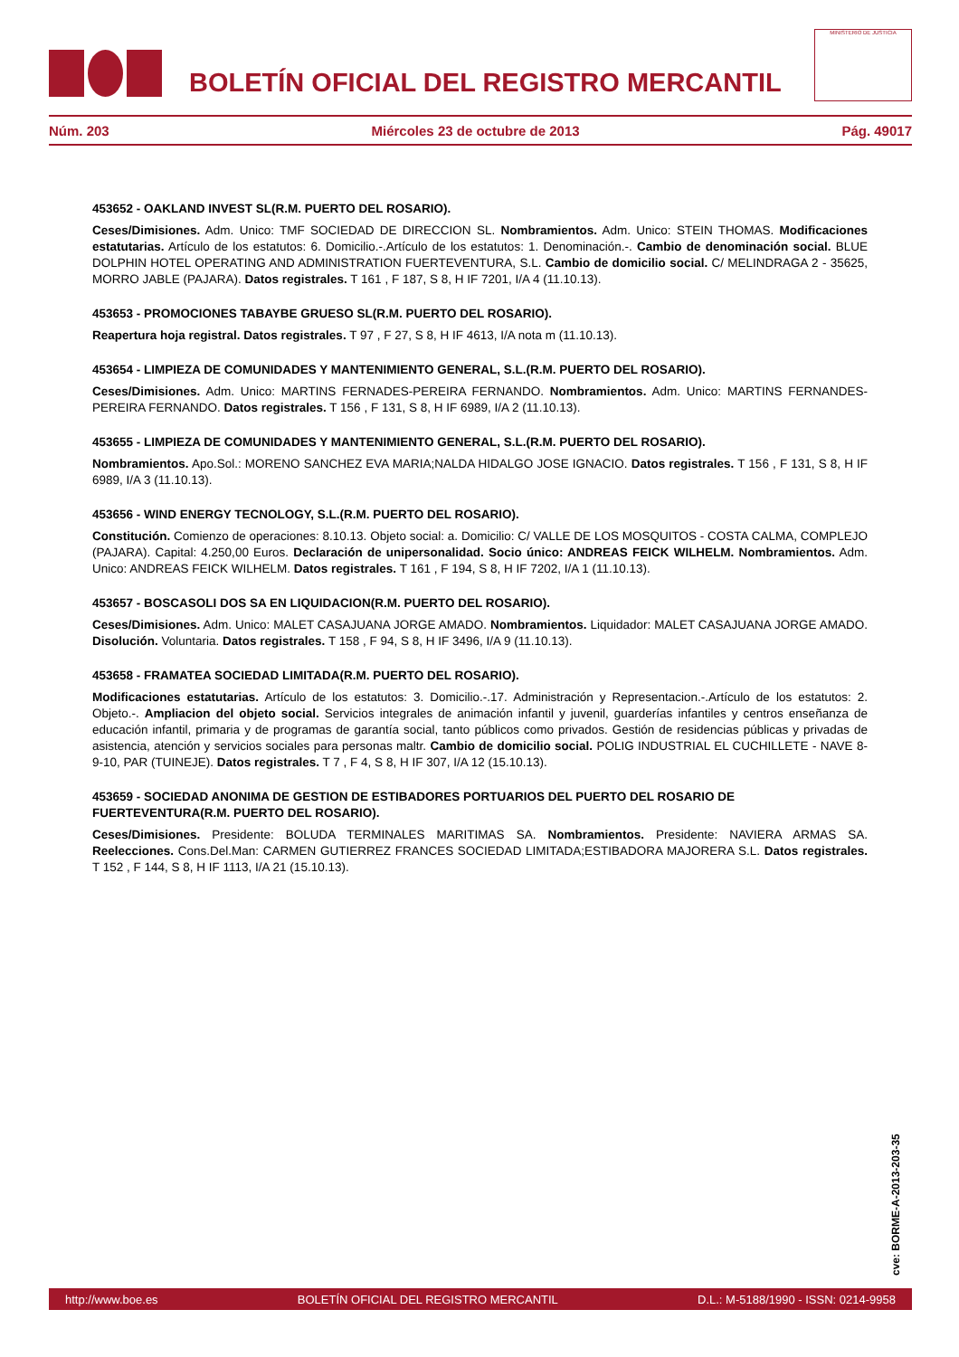BOLETÍN OFICIAL DEL REGISTRO MERCANTIL
MINISTERIO DE JUSTICIA
Núm. 203 Miércoles 23 de octubre de 2013 Pág. 49017
453652 - OAKLAND INVEST SL(R.M. PUERTO DEL ROSARIO).
Ceses/Dimisiones. Adm. Unico: TMF SOCIEDAD DE DIRECCION SL. Nombramientos. Adm. Unico: STEIN THOMAS. Modificaciones estatutarias. Artículo de los estatutos: 6. Domicilio.-.Artículo de los estatutos: 1. Denominación.-. Cambio de denominación social. BLUE DOLPHIN HOTEL OPERATING AND ADMINISTRATION FUERTEVENTURA, S.L. Cambio de domicilio social. C/ MELINDRAGA 2 - 35625, MORRO JABLE (PAJARA). Datos registrales. T 161 , F 187, S 8, H IF 7201, I/A 4 (11.10.13).
453653 - PROMOCIONES TABAYBE GRUESO SL(R.M. PUERTO DEL ROSARIO).
Reapertura hoja registral. Datos registrales. T 97 , F 27, S 8, H IF 4613, I/A nota m (11.10.13).
453654 - LIMPIEZA DE COMUNIDADES Y MANTENIMIENTO GENERAL, S.L.(R.M. PUERTO DEL ROSARIO).
Ceses/Dimisiones. Adm. Unico: MARTINS FERNADES-PEREIRA FERNANDO. Nombramientos. Adm. Unico: MARTINS FERNANDES-PEREIRA FERNANDO. Datos registrales. T 156 , F 131, S 8, H IF 6989, I/A 2 (11.10.13).
453655 - LIMPIEZA DE COMUNIDADES Y MANTENIMIENTO GENERAL, S.L.(R.M. PUERTO DEL ROSARIO).
Nombramientos. Apo.Sol.: MORENO SANCHEZ EVA MARIA;NALDA HIDALGO JOSE IGNACIO. Datos registrales. T 156 , F 131, S 8, H IF 6989, I/A 3 (11.10.13).
453656 - WIND ENERGY TECNOLOGY, S.L.(R.M. PUERTO DEL ROSARIO).
Constitución. Comienzo de operaciones: 8.10.13. Objeto social: a. Domicilio: C/ VALLE DE LOS MOSQUITOS - COSTA CALMA, COMPLEJO (PAJARA). Capital: 4.250,00 Euros. Declaración de unipersonalidad. Socio único: ANDREAS FEICK WILHELM. Nombramientos. Adm. Unico: ANDREAS FEICK WILHELM. Datos registrales. T 161 , F 194, S 8, H IF 7202, I/A 1 (11.10.13).
453657 - BOSCASOLI DOS SA EN LIQUIDACION(R.M. PUERTO DEL ROSARIO).
Ceses/Dimisiones. Adm. Unico: MALET CASAJUANA JORGE AMADO. Nombramientos. Liquidador: MALET CASAJUANA JORGE AMADO. Disolución. Voluntaria. Datos registrales. T 158 , F 94, S 8, H IF 3496, I/A 9 (11.10.13).
453658 - FRAMATEA SOCIEDAD LIMITADA(R.M. PUERTO DEL ROSARIO).
Modificaciones estatutarias. Artículo de los estatutos: 3. Domicilio.-.17. Administración y Representacion.-.Artículo de los estatutos: 2. Objeto.-. Ampliacion del objeto social. Servicios integrales de animación infantil y juvenil, guarderías infantiles y centros enseñanza de educación infantil, primaria y de programas de garantía social, tanto públicos como privados. Gestión de residencias públicas y privadas de asistencia, atención y servicios sociales para personas maltr. Cambio de domicilio social. POLIG INDUSTRIAL EL CUCHILLETE - NAVE 8-9-10, PAR (TUINEJE). Datos registrales. T 7 , F 4, S 8, H IF 307, I/A 12 (15.10.13).
453659 - SOCIEDAD ANONIMA DE GESTION DE ESTIBADORES PORTUARIOS DEL PUERTO DEL ROSARIO DE FUERTEVENTURA(R.M. PUERTO DEL ROSARIO).
Ceses/Dimisiones. Presidente: BOLUDA TERMINALES MARITIMAS SA. Nombramientos. Presidente: NAVIERA ARMAS SA. Reelecciones. Cons.Del.Man: CARMEN GUTIERREZ FRANCES SOCIEDAD LIMITADA;ESTIBADORA MAJORERA S.L. Datos registrales. T 152 , F 144, S 8, H IF 1113, I/A 21 (15.10.13).
cve: BORME-A-2013-203-35
http://www.boe.es BOLETÍN OFICIAL DEL REGISTRO MERCANTIL D.L.: M-5188/1990 - ISSN: 0214-9958